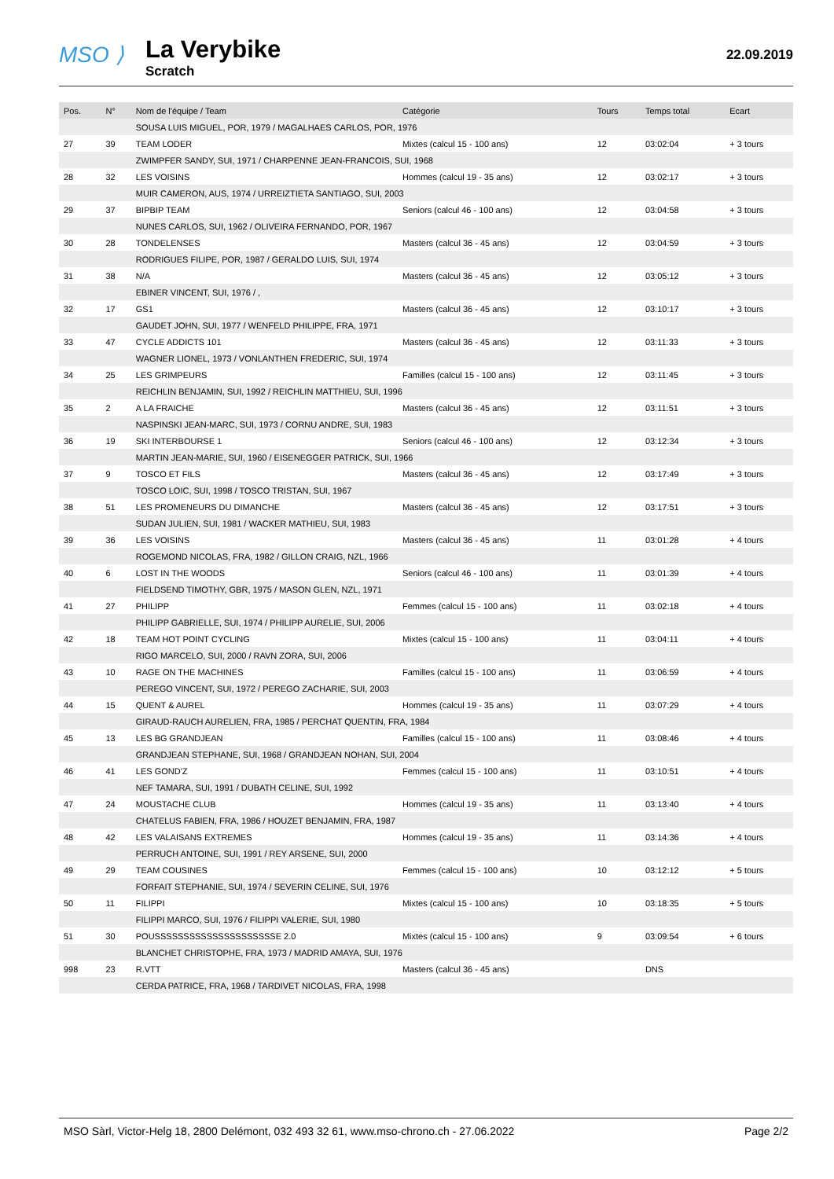MSO ⟩
La Verybike
Scratch
22.09.2019
| Pos. | N° | Nom de l'équipe / Team | Catégorie | Tours | Temps total | Ecart |
| --- | --- | --- | --- | --- | --- | --- |
| | | SOUSA LUIS MIGUEL, POR, 1979 / MAGALHAES CARLOS, POR, 1976 | | | | |
| 27 | 39 | TEAM LODER | Mixtes (calcul 15 - 100 ans) | 12 | 03:02:04 | + 3 tours |
| | | ZWIMPFER SANDY, SUI, 1971 / CHARPENNE JEAN-FRANCOIS, SUI, 1968 | | | | |
| 28 | 32 | LES VOISINS | Hommes (calcul 19 - 35 ans) | 12 | 03:02:17 | + 3 tours |
| | | MUIR CAMERON, AUS, 1974 / URREIZTIETA SANTIAGO, SUI, 2003 | | | | |
| 29 | 37 | BIPBIP TEAM | Seniors (calcul 46 - 100 ans) | 12 | 03:04:58 | + 3 tours |
| | | NUNES CARLOS, SUI, 1962 / OLIVEIRA FERNANDO, POR, 1967 | | | | |
| 30 | 28 | TONDELENSES | Masters (calcul 36 - 45 ans) | 12 | 03:04:59 | + 3 tours |
| | | RODRIGUES FILIPE, POR, 1987 / GERALDO LUIS, SUI, 1974 | | | | |
| 31 | 38 | N/A | Masters (calcul 36 - 45 ans) | 12 | 03:05:12 | + 3 tours |
| | | EBINER VINCENT, SUI, 1976 / , | | | | |
| 32 | 17 | GS1 | Masters (calcul 36 - 45 ans) | 12 | 03:10:17 | + 3 tours |
| | | GAUDET JOHN, SUI, 1977 / WENFELD PHILIPPE, FRA, 1971 | | | | |
| 33 | 47 | CYCLE ADDICTS 101 | Masters (calcul 36 - 45 ans) | 12 | 03:11:33 | + 3 tours |
| | | WAGNER LIONEL, 1973 / VONLANTHEN FREDERIC, SUI, 1974 | | | | |
| 34 | 25 | LES GRIMPEURS | Familles (calcul 15 - 100 ans) | 12 | 03:11:45 | + 3 tours |
| | | REICHLIN BENJAMIN, SUI, 1992 / REICHLIN MATTHIEU, SUI, 1996 | | | | |
| 35 | 2 | A LA FRAICHE | Masters (calcul 36 - 45 ans) | 12 | 03:11:51 | + 3 tours |
| | | NASPINSKI JEAN-MARC, SUI, 1973 / CORNU ANDRE, SUI, 1983 | | | | |
| 36 | 19 | SKI INTERBOURSE 1 | Seniors (calcul 46 - 100 ans) | 12 | 03:12:34 | + 3 tours |
| | | MARTIN JEAN-MARIE, SUI, 1960 / EISENEGGER PATRICK, SUI, 1966 | | | | |
| 37 | 9 | TOSCO ET FILS | Masters (calcul 36 - 45 ans) | 12 | 03:17:49 | + 3 tours |
| | | TOSCO LOIC, SUI, 1998 / TOSCO TRISTAN, SUI, 1967 | | | | |
| 38 | 51 | LES PROMENEURS DU DIMANCHE | Masters (calcul 36 - 45 ans) | 12 | 03:17:51 | + 3 tours |
| | | SUDAN JULIEN, SUI, 1981 / WACKER MATHIEU, SUI, 1983 | | | | |
| 39 | 36 | LES VOISINS | Masters (calcul 36 - 45 ans) | 11 | 03:01:28 | + 4 tours |
| | | ROGEMOND NICOLAS, FRA, 1982 / GILLON CRAIG, NZL, 1966 | | | | |
| 40 | 6 | LOST IN THE WOODS | Seniors (calcul 46 - 100 ans) | 11 | 03:01:39 | + 4 tours |
| | | FIELDSEND TIMOTHY, GBR, 1975 / MASON GLEN, NZL, 1971 | | | | |
| 41 | 27 | PHILIPP | Femmes (calcul 15 - 100 ans) | 11 | 03:02:18 | + 4 tours |
| | | PHILIPP GABRIELLE, SUI, 1974 / PHILIPP AURELIE, SUI, 2006 | | | | |
| 42 | 18 | TEAM HOT POINT CYCLING | Mixtes (calcul 15 - 100 ans) | 11 | 03:04:11 | + 4 tours |
| | | RIGO MARCELO, SUI, 2000 / RAVN ZORA, SUI, 2006 | | | | |
| 43 | 10 | RAGE ON THE MACHINES | Familles (calcul 15 - 100 ans) | 11 | 03:06:59 | + 4 tours |
| | | PEREGO VINCENT, SUI, 1972 / PEREGO ZACHARIE, SUI, 2003 | | | | |
| 44 | 15 | QUENT & AUREL | Hommes (calcul 19 - 35 ans) | 11 | 03:07:29 | + 4 tours |
| | | GIRAUD-RAUCH AURELIEN, FRA, 1985 / PERCHAT QUENTIN, FRA, 1984 | | | | |
| 45 | 13 | LES BG GRANDJEAN | Familles (calcul 15 - 100 ans) | 11 | 03:08:46 | + 4 tours |
| | | GRANDJEAN STEPHANE, SUI, 1968 / GRANDJEAN NOHAN, SUI, 2004 | | | | |
| 46 | 41 | LES GOND'Z | Femmes (calcul 15 - 100 ans) | 11 | 03:10:51 | + 4 tours |
| | | NEF TAMARA, SUI, 1991 / DUBATH CELINE, SUI, 1992 | | | | |
| 47 | 24 | MOUSTACHE CLUB | Hommes (calcul 19 - 35 ans) | 11 | 03:13:40 | + 4 tours |
| | | CHATELUS FABIEN, FRA, 1986 / HOUZET BENJAMIN, FRA, 1987 | | | | |
| 48 | 42 | LES VALAISANS EXTREMES | Hommes (calcul 19 - 35 ans) | 11 | 03:14:36 | + 4 tours |
| | | PERRUCH ANTOINE, SUI, 1991 / REY ARSENE, SUI, 2000 | | | | |
| 49 | 29 | TEAM COUSINES | Femmes (calcul 15 - 100 ans) | 10 | 03:12:12 | + 5 tours |
| | | FORFAIT STEPHANIE, SUI, 1974 / SEVERIN CELINE, SUI, 1976 | | | | |
| 50 | 11 | FILIPPI | Mixtes (calcul 15 - 100 ans) | 10 | 03:18:35 | + 5 tours |
| | | FILIPPI MARCO, SUI, 1976 / FILIPPI VALERIE, SUI, 1980 | | | | |
| 51 | 30 | POUSSSSSSSSSSSSSSSSSSSSSE 2.0 | Mixtes (calcul 15 - 100 ans) | 9 | 03:09:54 | + 6 tours |
| | | BLANCHET CHRISTOPHE, FRA, 1973 / MADRID AMAYA, SUI, 1976 | | | | |
| 998 | 23 | R.VTT | Masters (calcul 36 - 45 ans) | | DNS | |
| | | CERDA PATRICE, FRA, 1968 / TARDIVET NICOLAS, FRA, 1998 | | | | |
MSO Sàrl, Victor-Helg 18, 2800 Delémont, 032 493 32 61, www.mso-chrono.ch - 27.06.2022 Page 2/2